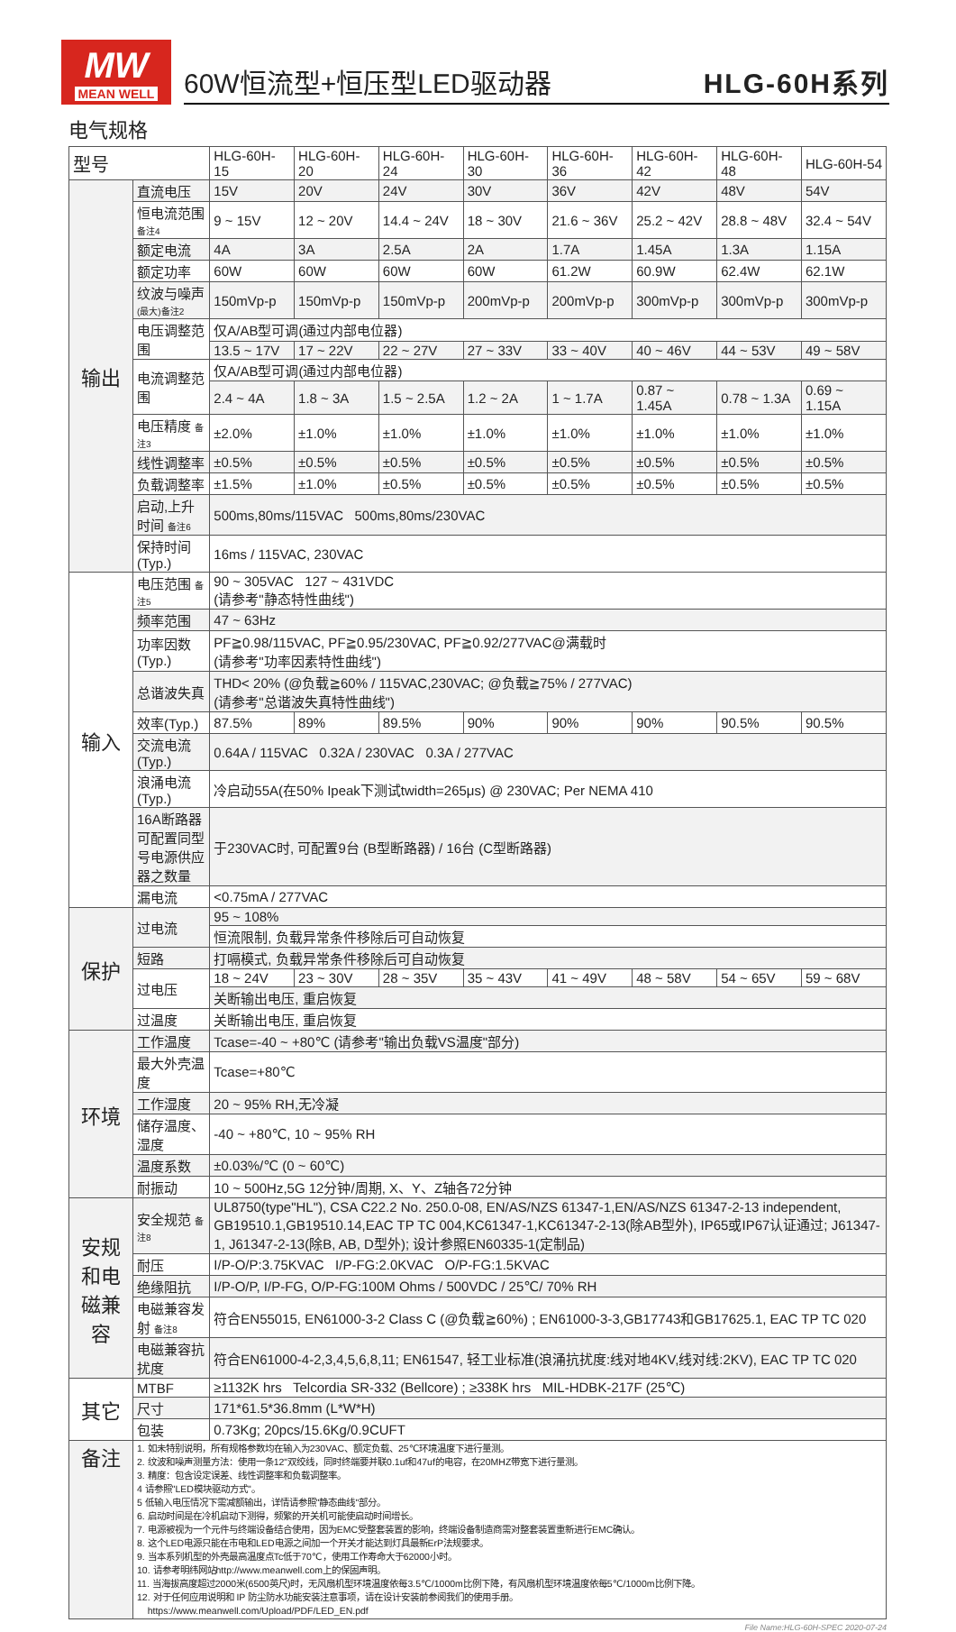MW
MEAN WELL
60W恒流型+恒压型LED驱动器 HLG-60H系列
电气规格
| 型号 | | HLG-60H-15 | HLG-60H-20 | HLG-60H-24 | HLG-60H-30 | HLG-60H-36 | HLG-60H-42 | HLG-60H-48 | HLG-60H-54 |
| --- | --- | --- | --- | --- | --- | --- | --- | --- | --- |
| 输出 | 直流电压 | 15V | 20V | 24V | 30V | 36V | 42V | 48V | 54V |
| | 恒电流范围 备注4 | 9 ~ 15V | 12 ~ 20V | 14.4 ~ 24V | 18 ~ 30V | 21.6 ~ 36V | 25.2 ~ 42V | 28.8 ~ 48V | 32.4 ~ 54V |
| | 额定电流 | 4A | 3A | 2.5A | 2A | 1.7A | 1.45A | 1.3A | 1.15A |
| | 额定功率 | 60W | 60W | 60W | 60W | 61.2W | 60.9W | 62.4W | 62.1W |
| | 纹波与噪声 (最大)备注2 | 150mVp-p | 150mVp-p | 150mVp-p | 200mVp-p | 200mVp-p | 300mVp-p | 300mVp-p | 300mVp-p |
| | 电压调整范围 | 仅A/AB型可调(通过内部电位器) | | | | | | | |
| | | 13.5 ~ 17V | 17 ~ 22V | 22 ~ 27V | 27 ~ 33V | 33 ~ 40V | 40 ~ 46V | 44 ~ 53V | 49 ~ 58V |
| | 电流调整范围 | 仅A/AB型可调(通过内部电位器) | | | | | | | |
| | | 2.4 ~ 4A | 1.8 ~ 3A | 1.5 ~ 2.5A | 1.2 ~ 2A | 1 ~ 1.7A | 0.87 ~ 1.45A | 0.78 ~ 1.3A | 0.69 ~ 1.15A |
| | 电压精度 备注3 | ±2.0% | ±1.0% | ±1.0% | ±1.0% | ±1.0% | ±1.0% | ±1.0% | ±1.0% |
| | 线性调整率 | ±0.5% | ±0.5% | ±0.5% | ±0.5% | ±0.5% | ±0.5% | ±0.5% | ±0.5% |
| | 负载调整率 | ±1.5% | ±1.0% | ±0.5% | ±0.5% | ±0.5% | ±0.5% | ±0.5% | ±0.5% |
| | 启动,上升时间 备注6 | 500ms,80ms/115VAC 500ms,80ms/230VAC | | | | | | | |
| | 保持时间(Typ.) | 16ms / 115VAC, 230VAC | | | | | | | |
| 输入 | 电压范围 备注5 | 90 ~ 305VAC 127 ~ 431VDC (请参考"静态特性曲线") | | | | | | | |
| | 频率范围 | 47 ~ 63Hz | | | | | | | |
| | 功率因数(Typ.) | PF≧0.98/115VAC, PF≧0.95/230VAC, PF≧0.92/277VAC@满载时 (请参考"功率因素特性曲线") | | | | | | | |
| | 总谐波失真 | THD< 20% (@负载≧60% / 115VAC,230VAC; @负载≧75% / 277VAC) (请参考"总谐波失真特性曲线") | | | | | | | |
| | 效率(Typ.) | 87.5% | 89% | 89.5% | 90% | 90% | 90% | 90.5% | 90.5% |
| | 交流电流(Typ.) | 0.64A / 115VAC 0.32A / 230VAC 0.3A / 277VAC | | | | | | | |
| | 浪涌电流(Typ.) | 冷启动55A(在50% Ipeak下测试twidth=265μs) @ 230VAC; Per NEMA 410 | | | | | | | |
| | 16A断路器可配置同型号电源供应器之数量 | 于230VAC时, 可配置9台 (B型断路器) / 16台 (C型断路器) | | | | | | | |
| | 漏电流 | <0.75mA / 277VAC | | | | | | | |
| 保护 | 过电流 | 95 ~ 108% | | | | | | | |
| | | 恒流限制, 负载异常条件移除后可自动恢复 | | | | | | | |
| | 短路 | 打嗝模式, 负载异常条件移除后可自动恢复 | | | | | | | |
| | 过电压 | 18 ~ 24V | 23 ~ 30V | 28 ~ 35V | 35 ~ 43V | 41 ~ 49V | 48 ~ 58V | 54 ~ 65V | 59 ~ 68V |
| | | 关断输出电压, 重启恢复 | | | | | | | |
| | 过温度 | 关断输出电压, 重启恢复 | | | | | | | |
| 环境 | 工作温度 | Tcase=-40 ~ +80℃ (请参考"输出负载VS温度"部分) | | | | | | | |
| | 最大外壳温度 | Tcase=+80℃ | | | | | | | |
| | 工作湿度 | 20 ~ 95% RH,无冷凝 | | | | | | | |
| | 储存温度、湿度 | -40 ~ +80℃, 10 ~ 95% RH | | | | | | | |
| | 温度系数 | ±0.03%/℃ (0 ~ 60℃) | | | | | | | |
| | 耐振动 | 10 ~ 500Hz,5G 12分钟/周期, X、Y、Z轴各72分钟 | | | | | | | |
| 安规和电磁兼容 | 安全规范 备注8 | UL8750(type"HL"), CSA C22.2 No. 250.0-08, EN/AS/NZS 61347-1,EN/AS/NZS 61347-2-13 independent, GB19510.1,GB19510.14,EAC TP TC 004,KC61347-1,KC61347-2-13(除AB型外), IP65或IP67认证通过; J61347-1, J61347-2-13(除B, AB, D型外); 设计参照EN60335-1(定制品) | | | | | | | |
| | 耐压 | I/P-O/P:3.75KVAC I/P-FG:2.0KVAC O/P-FG:1.5KVAC | | | | | | | |
| | 绝缘阻抗 | I/P-O/P, I/P-FG, O/P-FG:100M Ohms / 500VDC / 25℃/ 70% RH | | | | | | | |
| | 电磁兼容发射 备注8 | 符合EN55015, EN61000-3-2 Class C (@负载≧60%) ; EN61000-3-3,GB17743和GB17625.1, EAC TP TC 020 | | | | | | | |
| | 电磁兼容抗扰度 | 符合EN61000-4-2,3,4,5,6,8,11; EN61547, 轻工业标准(浪涌抗扰度:线对地4KV,线对线:2KV), EAC TP TC 020 | | | | | | | |
| 其它 | MTBF | ≥1132K hrs Telcordia SR-332 (Bellcore) ; ≥338K hrs MIL-HDBK-217F (25℃) | | | | | | | |
| | 尺寸 | 171*61.5*36.8mm (L*W*H) | | | | | | | |
| | 包装 | 0.73Kg; 20pcs/15.6Kg/0.9CUFT | | | | | | | |
| 备注 | 1. 如未特别说明，所有规格参数均在输入为230VAC、额定负载、25℃环境温度下进行量测。 2. 纹波和噪声测量方法：使用一条12"双绞线，同时终端要并联0.1uf和47uf的电容，在20MHZ带宽下进行量测。 3. 精度：包含设定误差、线性调整率和负载调整率。 4 请参照"LED模块驱动方式"。 5 低输入电压情况下需减额输出，详情请参照"静态曲线"部分。 6. 启动时间是在冷机启动下测得，频繁的开关机可能使启动时间增长。 7. 电源被视为一个元件与终端设备结合使用，因为EMC受整套装置的影响，终端设备制造商需对整套装置重新进行EMC确认。 8. 这个LED电源只能在市电和LED电源之间加一个开关才能达到灯具最新ErP法规要求。 9. 当本系列机型的外壳最高温度点Tc低于70℃，使用工作寿命大于62000小时。 10. 请参考明纬网站http://www.meanwell.com上的保固声明。 11. 当海拔高度超过2000米(6500英尺)时，无风扇机型环境温度依每3.5℃/1000m比例下降，有风扇机型环境温度依每5℃/1000m比例下降。 12. 对于任何应用说明和 IP 防尘防水功能安装注意事项，请在设计安装前参阅我们的使用手册。 https://www.meanwell.com/Upload/PDF/LED_EN.pdf | | | | | | | | |
File Name:HLG-60H-SPEC 2020-07-24